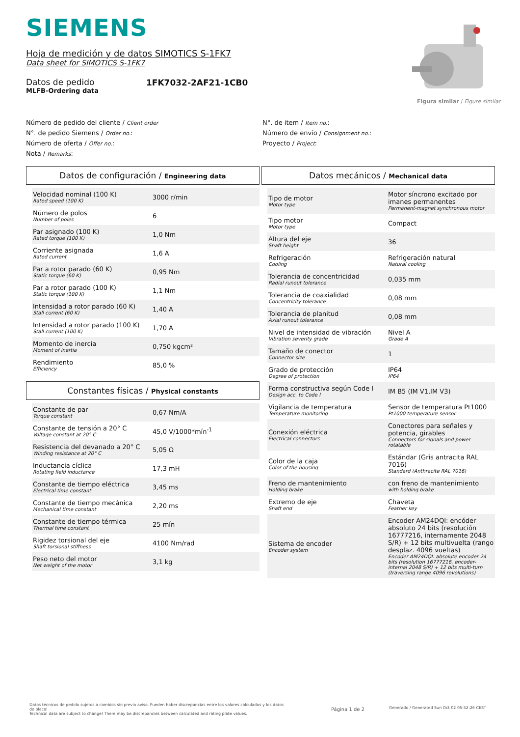SIEMENS
Hoja de medición y de datos SIMOTICS S-1FK7
Data sheet for SIMOTICS S-1FK7
Datos de pedido
MLFB-Ordering data
1FK7032-2AF21-1CB0
Figura similar / Figure similar
Número de pedido del cliente / Client order
N°. de pedido Siemens / Order no.:
Número de oferta / Offer no.:
Nota / Remarks:
N°. de item / Item no.:
Número de envío / Consignment no.:
Proyecto / Project:
Datos de configuración / Engineering data
| Velocidad nominal (100 K) Rated speed (100 K) | 3000 r/min |
| Número de polos Number of poles | 6 |
| Par asignado (100 K) Rated torque (100 K) | 1,0 Nm |
| Corriente asignada Rated current | 1,6 A |
| Par a rotor parado (60 K) Static torque (60 K) | 0,95 Nm |
| Par a rotor parado (100 K) Static torque (100 K) | 1,1 Nm |
| Intensidad a rotor parado (60 K) Stall current (60 K) | 1,40 A |
| Intensidad a rotor parado (100 K) Stall current (100 K) | 1,70 A |
| Momento de inercia Moment of inertia | 0,750 kgcm² |
| Rendimiento Efficiency | 85,0 % |
Constantes físicas / Physical constants
| Constante de par Torque constant | 0,67 Nm/A |
| Constante de tensión a 20° C Voltage constant at 20° C | 45,0 V/1000*mín<sup>-1</sup> |
| Resistencia del devanado a 20° C Winding resistance at 20° C | 5,05 Ω |
| Inductancia cíclica Rotating field inductance | 17,3 mH |
| Constante de tiempo eléctrica Electrical time constant | 3,45 ms |
| Constante de tiempo mecánica Mechanical time constant | 2,20 ms |
| Constante de tiempo térmica Thermal time constant | 25 mín |
| Rigidez torsional del eje Shaft torsional stiffness | 4100 Nm/rad |
| Peso neto del motor Net weight of the motor | 3,1 kg |
Datos mecánicos / Mechanical data
| Tipo de motor Motor type | Motor síncrono excitado por imanes permanentes Permanent-magnet synchronous motor |
| Tipo motor Motor type | Compact |
| Altura del eje Shaft height | 36 |
| Refrigeración Cooling | Refrigeración natural Natural cooling |
| Tolerancia de concentricidad Radial runout tolerance | 0,035 mm |
| Tolerancia de coaxialidad Concentricity tolerance | 0,08 mm |
| Tolerancia de planitud Axial runout tolerance | 0,08 mm |
| Nivel de intensidad de vibración Vibration severity grade | Nivel A Grade A |
| Tamaño de conector Connector size | 1 |
| Grado de protección Degree of protection | IP64 IP64 |
| Forma constructiva según Code I Design acc. to Code I | IM B5 (IM V1,IM V3) |
| Vigilancia de temperatura Temperature monitoring | Sensor de temperatura Pt1000 Pt1000 temperature sensor |
| Conexión eléctrica Electrical connectors | Conectores para señales y potencia, girables Connectors for signals and power rotatable |
| Color de la caja Color of the housing | Estándar (Gris antracita RAL 7016) Standard (Anthracite RAL 7016) |
| Freno de mantenimiento Holding brake | con freno de mantenimiento with holding brake |
| Extremo de eje Shaft end | Chaveta Feather key |
| Sistema de encoder Encoder system | Encoder AM24DQI: encóder absoluto 24 bits (resolución 16777216, internamente 2048 S/R) + 12 bits multivuelta (rango desplaz. 4096 vueltas) Encoder AM24DQI: absolute encoder 24 bits (resolution 16777216, encoder-internal 2048 S/R) + 12 bits multi-turn (traversing range 4096 revolutions) |
Datos técnicos de pedido sujetos a cambios sin previo aviso. Pueden haber discrepancias entre los valores calculados y los datos de placa!
Technical data are subject to change! There may be discrepancies between calculated and rating plate values.
Página 1 de 2
Generado / Generated Sun Oct 02 05:52:26 CEST